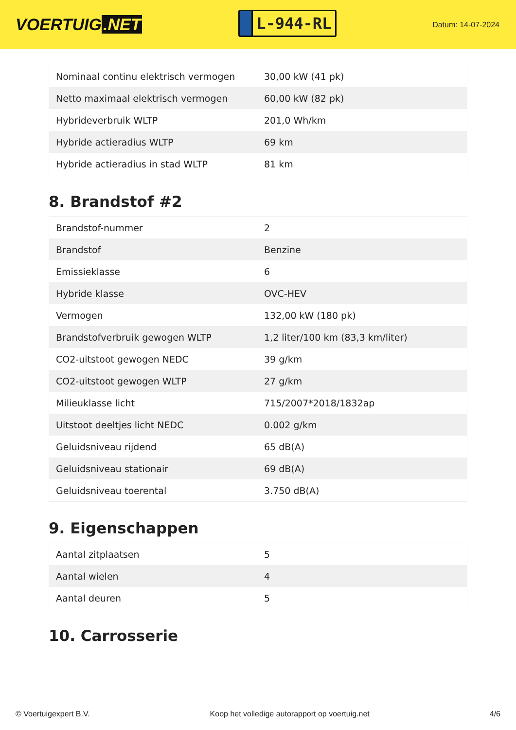VOERTUIG.NET
L-944-RL
Datum: 14-07-2024
| Nominaal continu elektrisch vermogen | 30,00 kW (41 pk) |
| Netto maximaal elektrisch vermogen | 60,00 kW (82 pk) |
| Hybrideverbruik WLTP | 201,0 Wh/km |
| Hybride actieradius WLTP | 69 km |
| Hybride actieradius in stad WLTP | 81 km |
8. Brandstof #2
| Brandstof-nummer | 2 |
| Brandstof | Benzine |
| Emissieklasse | 6 |
| Hybride klasse | OVC-HEV |
| Vermogen | 132,00 kW (180 pk) |
| Brandstofverbruik gewogen WLTP | 1,2 liter/100 km (83,3 km/liter) |
| CO2-uitstoot gewogen NEDC | 39 g/km |
| CO2-uitstoot gewogen WLTP | 27 g/km |
| Milieuklasse licht | 715/2007*2018/1832ap |
| Uitstoot deeltjes licht NEDC | 0.002 g/km |
| Geluidsniveau rijdend | 65 dB(A) |
| Geluidsniveau stationair | 69 dB(A) |
| Geluidsniveau toerental | 3.750 dB(A) |
9. Eigenschappen
| Aantal zitplaatsen | 5 |
| Aantal wielen | 4 |
| Aantal deuren | 5 |
10. Carrosserie
© Voertuigexpert B.V. Koop het volledige autorapport op voertuig.net 4/6